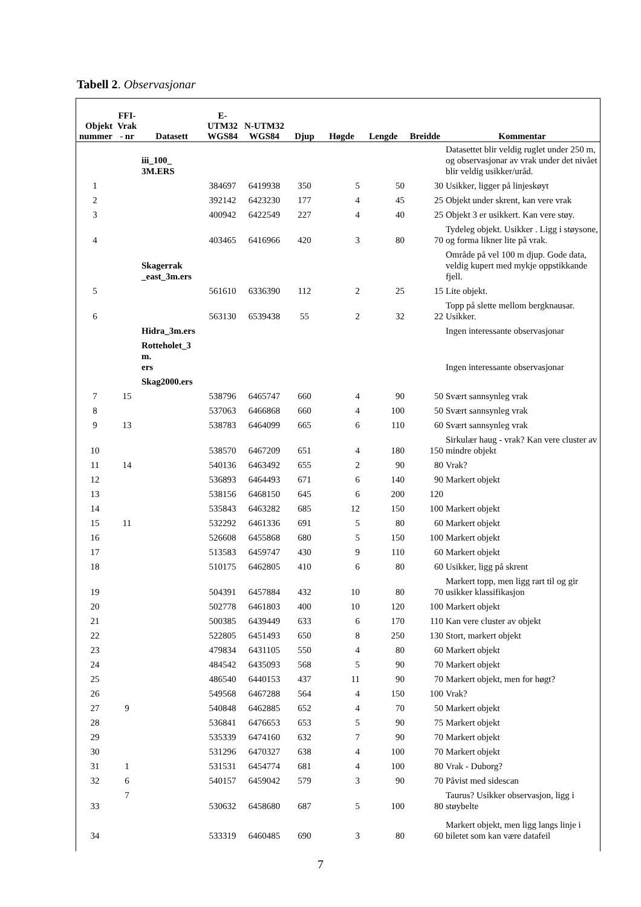Tabell 2. Observasjonar
| Objekt nummer | FFI-Vrak - nr | Datasett | E-UTM32 WGS84 | N-UTM32 WGS84 | Djup | Høgde | Lengde | Breidde | Kommentar |
| --- | --- | --- | --- | --- | --- | --- | --- | --- | --- |
| | | iii_100_ 3M.ERS | | | | | | | Datasettet blir veldig ruglet under 250 m, og observasjonar av vrak under det nivået blir veldig usikker/uråd. |
| 1 | | | 384697 | 6419938 | 350 | 5 | 50 | 30 | Usikker, ligger på linjeskøyt |
| 2 | | | 392142 | 6423230 | 177 | 4 | 45 | 25 | Objekt under skrent, kan vere vrak |
| 3 | | | 400942 | 6422549 | 227 | 4 | 40 | 25 | Objekt 3 er usikkert. Kan vere støy. |
| 4 | | | 403465 | 6416966 | 420 | 3 | 80 | 70 | Tydeleg objekt. Usikker . Ligg i støysone, og forma likner lite på vrak. |
| | | Skagerrak _east_3m.ers | | | | | | | Område på vel 100 m djup. Gode data, veldig kupert med mykje oppstikkande fjell. |
| 5 | | | 561610 | 6336390 | 112 | 2 | 25 | 15 | Lite objekt. |
| 6 | | | 563130 | 6539438 | 55 | 2 | 32 | 22 | Topp på slette mellom bergknausar. Usikker. |
| | | Hidra_3m.ers | | | | | | | Ingen interessante observasjonar |
| | | Rotteholet_3 m. ers | | | | | | | Ingen interessante observasjonar |
| | | Skag2000.ers | | | | | | | |
| 7 | 15 | | 538796 | 6465747 | 660 | 4 | 90 | 50 | Svært sannsynleg vrak |
| 8 | | | 537063 | 6466868 | 660 | 4 | 100 | 50 | Svært sannsynleg vrak |
| 9 | 13 | | 538783 | 6464099 | 665 | 6 | 110 | 60 | Svært sannsynleg vrak |
| 10 | | | 538570 | 6467209 | 651 | 4 | 180 | 150 | Sirkulær haug - vrak? Kan vere cluster av mindre objekt |
| 11 | 14 | | 540136 | 6463492 | 655 | 2 | 90 | 80 | Vrak? |
| 12 | | | 536893 | 6464493 | 671 | 6 | 140 | 90 | Markert objekt |
| 13 | | | 538156 | 6468150 | 645 | 6 | 200 | 120 | |
| 14 | | | 535843 | 6463282 | 685 | 12 | 150 | 100 | Markert objekt |
| 15 | 11 | | 532292 | 6461336 | 691 | 5 | 80 | 60 | Markert objekt |
| 16 | | | 526608 | 6455868 | 680 | 5 | 150 | 100 | Markert objekt |
| 17 | | | 513583 | 6459747 | 430 | 9 | 110 | 60 | Markert objekt |
| 18 | | | 510175 | 6462805 | 410 | 6 | 80 | 60 | Usikker, ligg på skrent |
| 19 | | | 504391 | 6457884 | 432 | 10 | 80 | 70 | Markert topp, men ligg rart til og gir usikker klassifikasjon |
| 20 | | | 502778 | 6461803 | 400 | 10 | 120 | 100 | Markert objekt |
| 21 | | | 500385 | 6439449 | 633 | 6 | 170 | 110 | Kan vere cluster av objekt |
| 22 | | | 522805 | 6451493 | 650 | 8 | 250 | 130 | Stort, markert objekt |
| 23 | | | 479834 | 6431105 | 550 | 4 | 80 | 60 | Markert objekt |
| 24 | | | 484542 | 6435093 | 568 | 5 | 90 | 70 | Markert objekt |
| 25 | | | 486540 | 6440153 | 437 | 11 | 90 | 70 | Markert objekt, men for høgt? |
| 26 | | | 549568 | 6467288 | 564 | 4 | 150 | 100 | Vrak? |
| 27 | 9 | | 540848 | 6462885 | 652 | 4 | 70 | 50 | Markert objekt |
| 28 | | | 536841 | 6476653 | 653 | 5 | 90 | 75 | Markert objekt |
| 29 | | | 535339 | 6474160 | 632 | 7 | 90 | 70 | Markert objekt |
| 30 | | | 531296 | 6470327 | 638 | 4 | 100 | 70 | Markert objekt |
| 31 | 1 | | 531531 | 6454774 | 681 | 4 | 100 | 80 | Vrak - Duborg? |
| 32 | 6 | | 540157 | 6459042 | 579 | 3 | 90 | 70 | Påvist med sidescan |
| 33 | 7 | | 530632 | 6458680 | 687 | 5 | 100 | 80 | Taurus? Usikker observasjon, ligg i støybelte |
| 34 | | | 533319 | 6460485 | 690 | 3 | 80 | 60 | Markert objekt, men ligg langs linje i biletet som kan være datafeil |
7